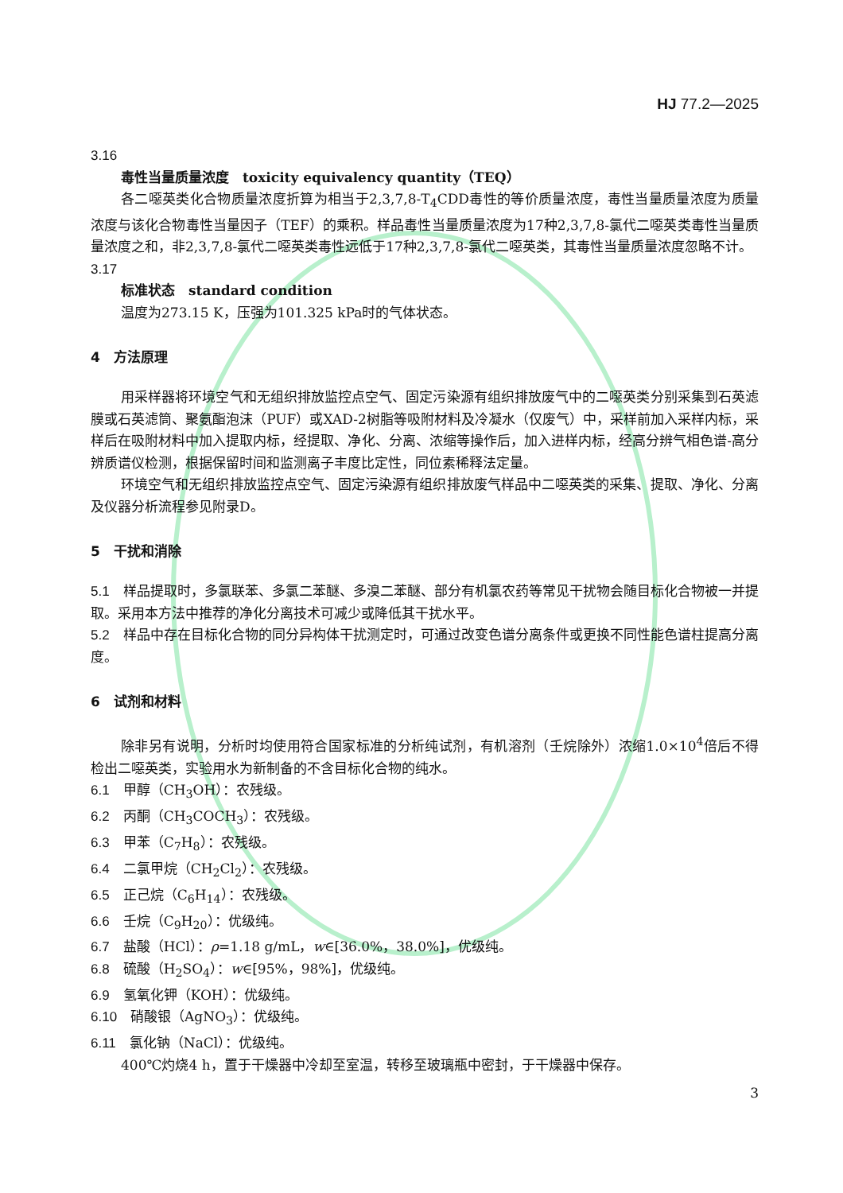HJ 77.2—2025
3.16
毒性当量质量浓度　toxicity equivalency quantity（TEQ）
各二噁英类化合物质量浓度折算为相当于2,3,7,8-T<sub>4</sub>CDD毒性的等价质量浓度，毒性当量质量浓度为质量浓度与该化合物毒性当量因子（TEF）的乘积。样品毒性当量质量浓度为17种2,3,7,8-氯代二噁英类毒性当量质量浓度之和，非2,3,7,8-氯代二噁英类毒性远低于17种2,3,7,8-氯代二噁英类，其毒性当量质量浓度忽略不计。
3.17
标准状态　standard condition
温度为273.15 K，压强为101.325 kPa时的气体状态。
4　方法原理
用采样器将环境空气和无组织排放监控点空气、固定污染源有组织排放废气中的二噁英类分别采集到石英滤膜或石英滤筒、聚氨酯泡沫（PUF）或XAD-2树脂等吸附材料及冷凝水（仅废气）中，采样前加入采样内标，采样后在吸附材料中加入提取内标，经提取、净化、分离、浓缩等操作后，加入进样内标，经高分辨气相色谱-高分辨质谱仪检测，根据保留时间和监测离子丰度比定性，同位素稀释法定量。
环境空气和无组织排放监控点空气、固定污染源有组织排放废气样品中二噁英类的采集、提取、净化、分离及仪器分析流程参见附录D。
5　干扰和消除
5.1　样品提取时，多氯联苯、多氯二苯醚、多溴二苯醚、部分有机氯农药等常见干扰物会随目标化合物被一并提取。采用本方法中推荐的净化分离技术可减少或降低其干扰水平。
5.2　样品中存在目标化合物的同分异构体干扰测定时，可通过改变色谱分离条件或更换不同性能色谱柱提高分离度。
6　试剂和材料
除非另有说明，分析时均使用符合国家标准的分析纯试剂，有机溶剂（壬烷除外）浓缩1.0×10<sup>4</sup>倍后不得检出二噁英类，实验用水为新制备的不含目标化合物的纯水。
6.1　甲醇（CH<sub>3</sub>OH）：农残级。
6.2　丙酮（CH<sub>3</sub>COCH<sub>3</sub>）：农残级。
6.3　甲苯（C<sub>7</sub>H<sub>8</sub>）：农残级。
6.4　二氯甲烷（CH<sub>2</sub>Cl<sub>2</sub>）：农残级。
6.5　正己烷（C<sub>6</sub>H<sub>14</sub>）：农残级。
6.6　壬烷（C<sub>9</sub>H<sub>20</sub>）：优级纯。
6.7　盐酸（HCl）：ρ=1.18 g/mL，w∈[36.0%，38.0%]，优级纯。
6.8　硫酸（H<sub>2</sub>SO<sub>4</sub>）：w∈[95%，98%]，优级纯。
6.9　氢氧化钾（KOH）：优级纯。
6.10　硝酸银（AgNO<sub>3</sub>）：优级纯。
6.11　氯化钠（NaCl）：优级纯。
400℃灼烧4 h，置于干燥器中冷却至室温，转移至玻璃瓶中密封，于干燥器中保存。
3